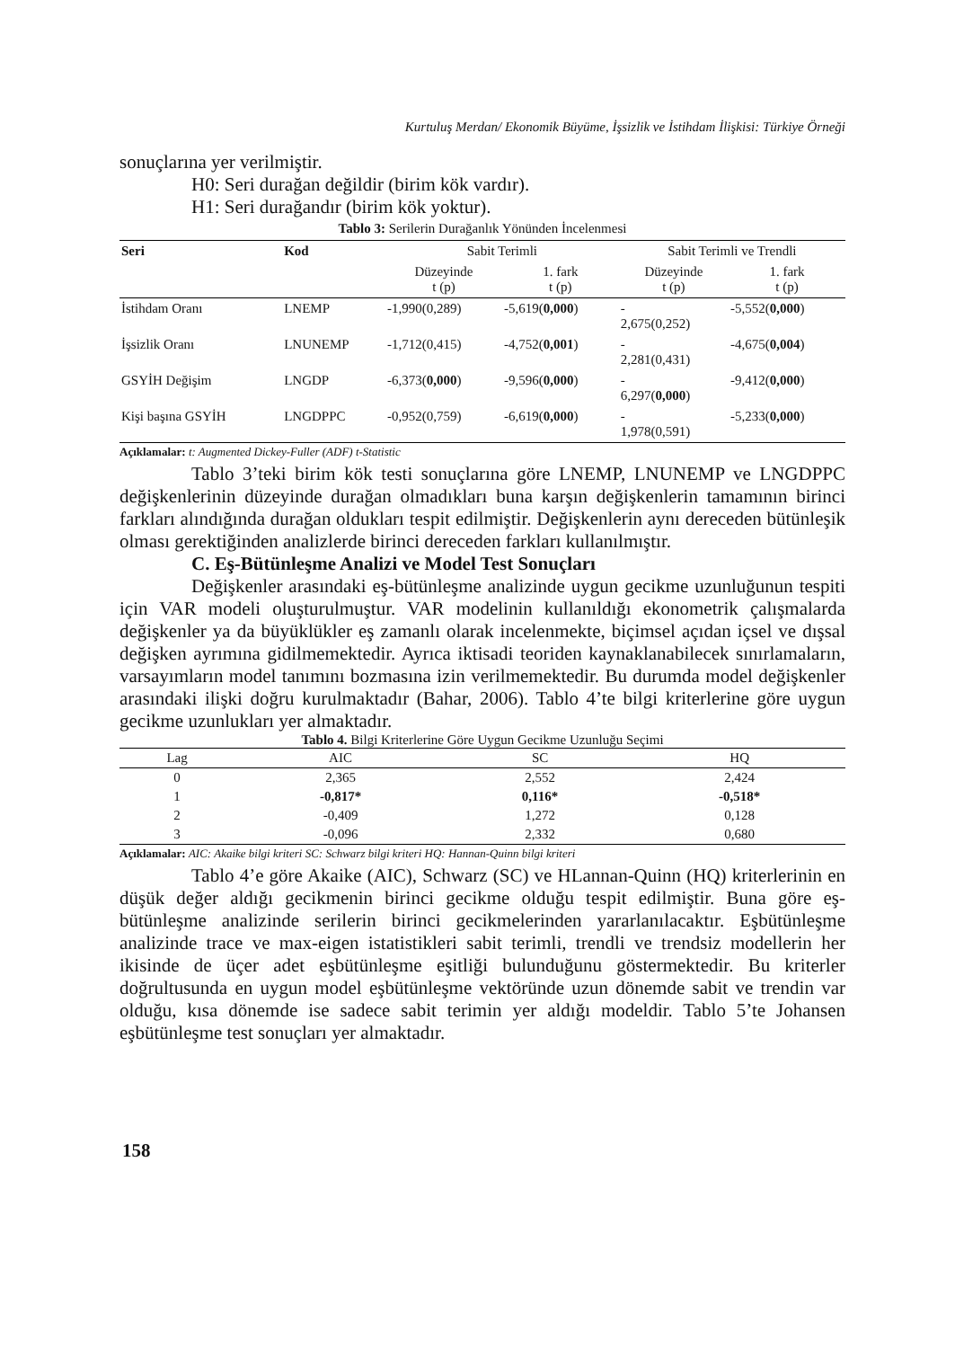Kurtuluş Merdan/ Ekonomik Büyüme, İşsizlik ve İstihdam İlişkisi: Türkiye Örneği
sonuçlarına yer verilmiştir.
H0: Seri durağan değildir (birim kök vardır).
H1: Seri durağandır (birim kök yoktur).
Tablo 3: Serilerin Durağanlık Yönünden İncelenmesi
| Seri | Kod | Sabit Terimli | | Sabit Terimli ve Trendli | |
| --- | --- | --- | --- | --- | --- |
| | | Düzeyinde t (p) | 1. fark t (p) | Düzeyinde t (p) | 1. fark t (p) |
| İstihdam Oranı | LNEMP | -1,990(0,289) | -5,619( 0,000 ) | - 2,675(0,252) | -5,552( 0,000 ) |
| İşsizlik Oranı | LNUNEMP | -1,712(0,415) | -4,752( 0,001 ) | - 2,281(0,431) | -4,675( 0,004 ) |
| GSYİH Değişim | LNGDP | -6,373( 0,000 ) | -9,596( 0,000 ) | - 6,297( 0,000 ) | -9,412( 0,000 ) |
| Kişi başına GSYİH | LNGDPPC | -0,952(0,759) | -6,619( 0,000 ) | - 1,978(0,591) | -5,233( 0,000 ) |
Açıklamalar: t: Augmented Dickey-Fuller (ADF) t-Statistic
Tablo 3’teki birim kök testi sonuçlarına göre LNEMP, LNUNEMP ve LNGDPPC değişkenlerinin düzeyinde durağan olmadıkları buna karşın değişkenlerin tamamının birinci farkları alındığında durağan oldukları tespit edilmiştir. Değişkenlerin aynı dereceden bütünleşik olması gerektiğinden analizlerde birinci dereceden farkları kullanılmıştır.
C. Eş-Bütünleşme Analizi ve Model Test Sonuçları
Değişkenler arasındaki eş-bütünleşme analizinde uygun gecikme uzunluğunun tespiti için VAR modeli oluşturulmuştur. VAR modelinin kullanıldığı ekonometrik çalışmalarda değişkenler ya da büyüklükler eş zamanlı olarak incelenmekte, biçimsel açıdan içsel ve dışsal değişken ayrımına gidilmemektedir. Ayrıca iktisadi teoriden kaynaklanabilecek sınırlamaların, varsayımların model tanımını bozmasına izin verilmemektedir. Bu durumda model değişkenler arasındaki ilişki doğru kurulmaktadır (Bahar, 2006). Tablo 4’te bilgi kriterlerine göre uygun gecikme uzunlukları yer almaktadır.
Tablo 4. Bilgi Kriterlerine Göre Uygun Gecikme Uzunluğu Seçimi
| Lag | AIC | SC | HQ |
| --- | --- | --- | --- |
| 0 | 2,365 | 2,552 | 2,424 |
| 1 | -0,817* | 0,116* | -0,518* |
| 2 | -0,409 | 1,272 | 0,128 |
| 3 | -0,096 | 2,332 | 0,680 |
Açıklamalar: AIC: Akaike bilgi kriteri SC: Schwarz bilgi kriteri HQ: Hannan-Quinn bilgi kriteri
Tablo 4’e göre Akaike (AIC), Schwarz (SC) ve HLannan-Quinn (HQ) kriterlerinin en düşük değer aldığı gecikmenin birinci gecikme olduğu tespit edilmiştir. Buna göre eş-bütünleşme analizinde serilerin birinci gecikmelerinden yararlanılacaktır. Eşbütünleşme analizinde trace ve max-eigen istatistikleri sabit terimli, trendli ve trendsiz modellerin her ikisinde de üçer adet eşbütünleşme eşitliği bulunduğunu göstermektedir. Bu kriterler doğrultusunda en uygun model eşbütünleşme vektöründe uzun dönemde sabit ve trendin var olduğu, kısa dönemde ise sadece sabit terimin yer aldığı modeldir. Tablo 5’te Johansen eşbütünleşme test sonuçları yer almaktadır.
158